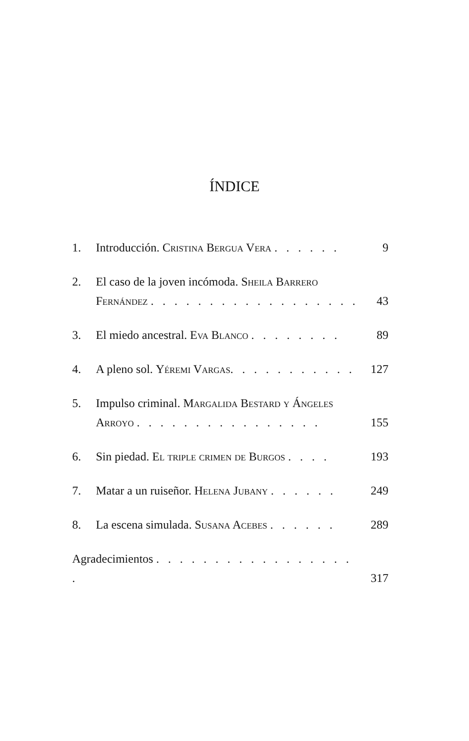ÍNDICE
1. Introducción. Cristina Bergua Vera . . . . . . 9
2. El caso de la joven incómoda. Sheila Barrero Fernández . . . . . . . . . . . . . . . . . . 43
3. El miedo ancestral. Eva Blanco . . . . . . . . 89
4. A pleno sol. Yéremi Vargas. . . . . . . . . . . 127
5. Impulso criminal. Margalida Bestard y Ángeles Arroyo . . . . . . . . . . . . . . . . 155
6. Sin piedad. El triple crimen de Burgos . . . . 193
7. Matar a un ruiseñor. Helena Jubany . . . . . . 249
8. La escena simulada. Susana Acebes . . . . . . 289
Agradecimientos . . . . . . . . . . . . . . . . . . 317